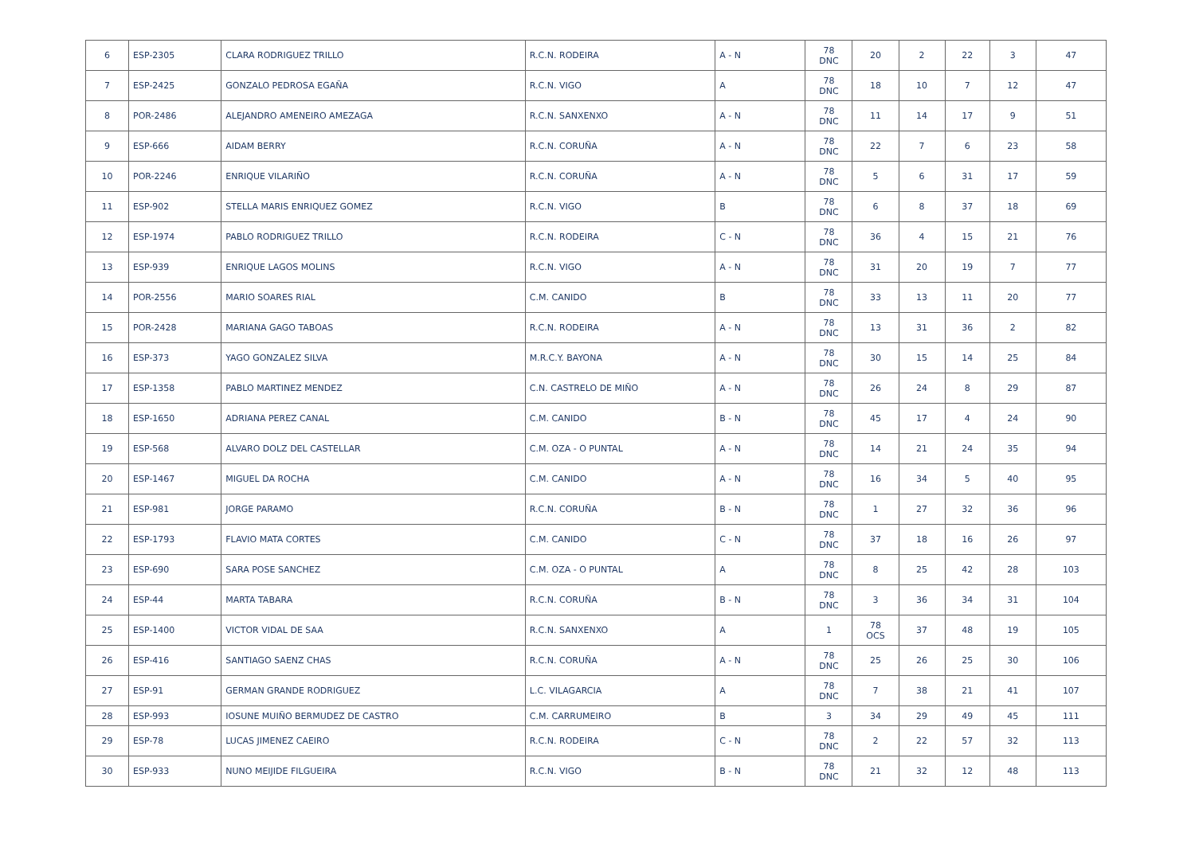| 6 | ESP-2305 | CLARA RODRIGUEZ TRILLO | R.C.N. RODEIRA | A - N | 78 DNC | 20 | 2 | 22 | 3 | 47 |
| 7 | ESP-2425 | GONZALO PEDROSA EGAÑA | R.C.N. VIGO | A | 78 DNC | 18 | 10 | 7 | 12 | 47 |
| 8 | POR-2486 | ALEJANDRO AMENEIRO AMEZAGA | R.C.N. SANXENXO | A - N | 78 DNC | 11 | 14 | 17 | 9 | 51 |
| 9 | ESP-666 | AIDAM BERRY | R.C.N. CORUÑA | A - N | 78 DNC | 22 | 7 | 6 | 23 | 58 |
| 10 | POR-2246 | ENRIQUE VILARIÑO | R.C.N. CORUÑA | A - N | 78 DNC | 5 | 6 | 31 | 17 | 59 |
| 11 | ESP-902 | STELLA MARIS ENRIQUEZ GOMEZ | R.C.N. VIGO | B | 78 DNC | 6 | 8 | 37 | 18 | 69 |
| 12 | ESP-1974 | PABLO RODRIGUEZ TRILLO | R.C.N. RODEIRA | C - N | 78 DNC | 36 | 4 | 15 | 21 | 76 |
| 13 | ESP-939 | ENRIQUE LAGOS MOLINS | R.C.N. VIGO | A - N | 78 DNC | 31 | 20 | 19 | 7 | 77 |
| 14 | POR-2556 | MARIO SOARES RIAL | C.M. CANIDO | B | 78 DNC | 33 | 13 | 11 | 20 | 77 |
| 15 | POR-2428 | MARIANA GAGO TABOAS | R.C.N. RODEIRA | A - N | 78 DNC | 13 | 31 | 36 | 2 | 82 |
| 16 | ESP-373 | YAGO GONZALEZ SILVA | M.R.C.Y. BAYONA | A - N | 78 DNC | 30 | 15 | 14 | 25 | 84 |
| 17 | ESP-1358 | PABLO MARTINEZ MENDEZ | C.N. CASTRELO DE MIÑO | A - N | 78 DNC | 26 | 24 | 8 | 29 | 87 |
| 18 | ESP-1650 | ADRIANA PEREZ CANAL | C.M. CANIDO | B - N | 78 DNC | 45 | 17 | 4 | 24 | 90 |
| 19 | ESP-568 | ALVARO DOLZ DEL CASTELLAR | C.M. OZA - O PUNTAL | A - N | 78 DNC | 14 | 21 | 24 | 35 | 94 |
| 20 | ESP-1467 | MIGUEL DA ROCHA | C.M. CANIDO | A - N | 78 DNC | 16 | 34 | 5 | 40 | 95 |
| 21 | ESP-981 | JORGE PARAMO | R.C.N. CORUÑA | B - N | 78 DNC | 1 | 27 | 32 | 36 | 96 |
| 22 | ESP-1793 | FLAVIO MATA CORTES | C.M. CANIDO | C - N | 78 DNC | 37 | 18 | 16 | 26 | 97 |
| 23 | ESP-690 | SARA POSE SANCHEZ | C.M. OZA - O PUNTAL | A | 78 DNC | 8 | 25 | 42 | 28 | 103 |
| 24 | ESP-44 | MARTA TABARA | R.C.N. CORUÑA | B - N | 78 DNC | 3 | 36 | 34 | 31 | 104 |
| 25 | ESP-1400 | VICTOR VIDAL DE SAA | R.C.N. SANXENXO | A | 1 | 78 OCS | 37 | 48 | 19 | 105 |
| 26 | ESP-416 | SANTIAGO SAENZ CHAS | R.C.N. CORUÑA | A - N | 78 DNC | 25 | 26 | 25 | 30 | 106 |
| 27 | ESP-91 | GERMAN GRANDE RODRIGUEZ | L.C. VILAGARCIA | A | 78 DNC | 7 | 38 | 21 | 41 | 107 |
| 28 | ESP-993 | IOSUNE MUIÑO BERMUDEZ DE CASTRO | C.M. CARRUMEIRO | B | 3 | 34 | 29 | 49 | 45 | 111 |
| 29 | ESP-78 | LUCAS JIMENEZ CAEIRO | R.C.N. RODEIRA | C - N | 78 DNC | 2 | 22 | 57 | 32 | 113 |
| 30 | ESP-933 | NUNO MEIJIDE FILGUEIRA | R.C.N. VIGO | B - N | 78 DNC | 21 | 32 | 12 | 48 | 113 |